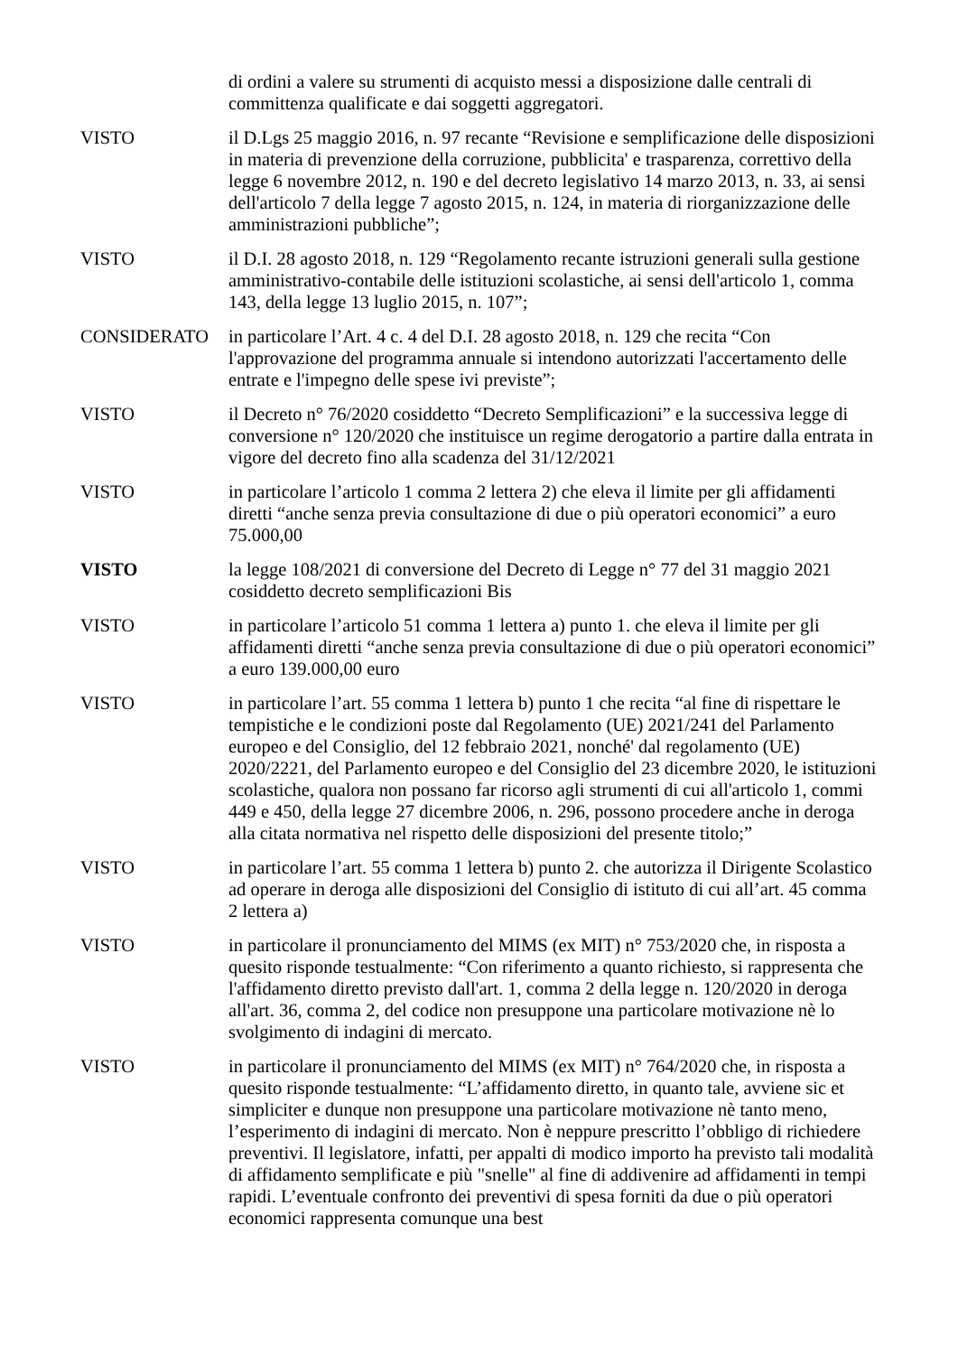di ordini a valere su strumenti di acquisto messi a disposizione dalle centrali di committenza qualificate e dai soggetti aggregatori.
VISTO il D.Lgs 25 maggio 2016, n. 97 recante “Revisione e semplificazione delle disposizioni in materia di prevenzione della corruzione, pubblicita' e trasparenza, correttivo della legge 6 novembre 2012, n. 190 e del decreto legislativo 14 marzo 2013, n. 33, ai sensi dell'articolo 7 della legge 7 agosto 2015, n. 124, in materia di riorganizzazione delle amministrazioni pubbliche”;
VISTO il D.I. 28 agosto 2018, n. 129 “Regolamento recante istruzioni generali sulla gestione amministrativo-contabile delle istituzioni scolastiche, ai sensi dell'articolo 1, comma 143, della legge 13 luglio 2015, n. 107”;
CONSIDERATO in particolare l’Art. 4 c. 4 del D.I. 28 agosto 2018, n. 129 che recita “Con l'approvazione del programma annuale si intendono autorizzati l'accertamento delle entrate e l'impegno delle spese ivi previste”;
VISTO il Decreto n° 76/2020 cosiddetto “Decreto Semplificazioni” e la successiva legge di conversione n° 120/2020 che instituisce un regime derogatorio a partire dalla entrata in vigore del decreto fino alla scadenza del 31/12/2021
VISTO in particolare l’articolo 1 comma 2 lettera 2) che eleva il limite per gli affidamenti diretti “anche senza previa consultazione di due o più operatori economici” a euro 75.000,00
VISTO la legge 108/2021 di conversione del Decreto di Legge n° 77 del 31 maggio 2021 cosiddetto decreto semplificazioni Bis
VISTO in particolare l’articolo 51 comma 1 lettera a) punto 1. che eleva il limite per gli affidamenti diretti “anche senza previa consultazione di due o più operatori economici” a euro 139.000,00 euro
VISTO in particolare l’art. 55 comma 1 lettera b) punto 1 che recita “al fine di rispettare le tempistiche e le condizioni poste dal Regolamento (UE) 2021/241 del Parlamento europeo e del Consiglio, del 12 febbraio 2021, nonché' dal regolamento (UE) 2020/2221, del Parlamento europeo e del Consiglio del 23 dicembre 2020, le istituzioni scolastiche, qualora non possano far ricorso agli strumenti di cui all'articolo 1, commi 449 e 450, della legge 27 dicembre 2006, n. 296, possono procedere anche in deroga alla citata normativa nel rispetto delle disposizioni del presente titolo;”
VISTO in particolare l’art. 55 comma 1 lettera b) punto 2. che autorizza il Dirigente Scolastico ad operare in deroga alle disposizioni del Consiglio di istituto di cui all’art. 45 comma 2 lettera a)
VISTO in particolare il pronunciamento del MIMS (ex MIT) n° 753/2020 che, in risposta a quesito risponde testualmente: “Con riferimento a quanto richiesto, si rappresenta che l'affidamento diretto previsto dall'art. 1, comma 2 della legge n. 120/2020 in deroga all'art. 36, comma 2, del codice non presuppone una particolare motivazione nè lo svolgimento di indagini di mercato.
VISTO in particolare il pronunciamento del MIMS (ex MIT) n° 764/2020 che, in risposta a quesito risponde testualmente: “L’affidamento diretto, in quanto tale, avviene sic et simpliciter e dunque non presuppone una particolare motivazione nè tanto meno, l’esperimento di indagini di mercato. Non è neppure prescritto l’obbligo di richiedere preventivi. Il legislatore, infatti, per appalti di modico importo ha previsto tali modalità di affidamento semplificate e più "snelle" al fine di addivenire ad affidamenti in tempi rapidi. L’eventuale confronto dei preventivi di spesa forniti da due o più operatori economici rappresenta comunque una best